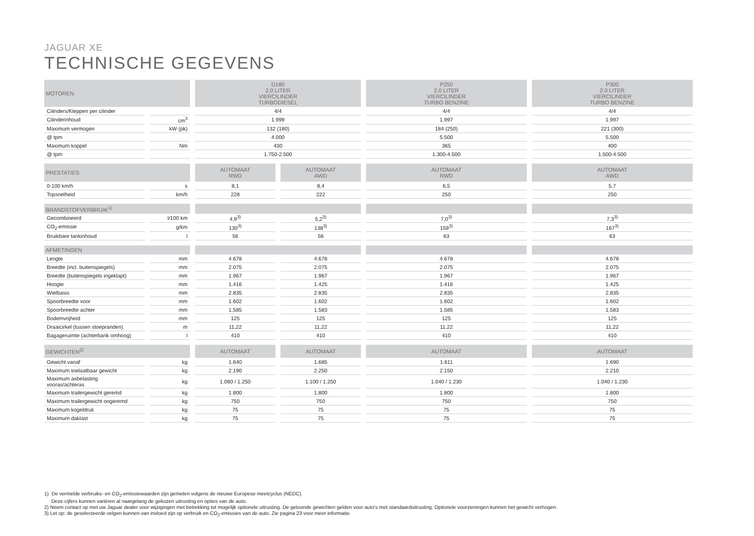JAGUAR XE
TECHNISCHE GEGEVENS
| MOTOREN | | D180 2.0 LITER VIERCILINDER TURBODIESEL | | P250 2.0 LITER VIERCILINDER TURBO BENZINE | P300 2.0 LITER VIERCILINDER TURBO BENZINE |
| --- | --- | --- | --- | --- | --- |
| Cilinders/Kleppen per cilinder | | 4/4 | | 4/4 | 4/4 |
| Cilinderinhoud | cm<sup>3</sup> | 1.999 | | 1.997 | 1.997 |
| Maximum vermogen | kW (pk) | 132 (180) | | 184 (250) | 221 (300) |
| @ tpm | | 4.000 | | 5.500 | 5.500 |
| Maximum koppel | Nm | 430 | | 365 | 400 |
| @ tpm | | 1.750-2.500 | | 1.300-4.500 | 1.500-4.500 |
| PRESTATIES | | AUTOMAAT RWD | AUTOMAAT AWD | AUTOMAAT RWD | AUTOMAAT AWD |
| 0-100 km/h | s | 8,1 | 8,4 | 6,5 | 5,7 |
| Topsnelheid | km/h | 228 | 222 | 250 | 250 |
| BRANDSTOFVERBRUIK<sup>1)</sup> | | | | | |
| Gecombineerd | l/100 km | 4,9<sup>3)</sup> | 5,2<sup>3)</sup> | 7,0<sup>3)</sup> | 7,3<sup>3)</sup> |
| CO<sub>2</sub>-emissie | g/km | 130<sup>3)</sup> | 138<sup>3)</sup> | 159<sup>3)</sup> | 167<sup>3)</sup> |
| Bruikbare tankinhoud | l | 56 | 56 | 63 | 63 |
| AFMETINGEN | | | | | |
| Lengte | mm | 4.678 | 4.678 | 4.678 | 4.678 |
| Breedte (incl. buitenspiegels) | mm | 2.075 | 2.075 | 2.075 | 2.075 |
| Breedte (buitenspiegels ingeklapt) | mm | 1.967 | 1.967 | 1.967 | 1.967 |
| Hoogte | mm | 1.416 | 1.425 | 1.416 | 1.425 |
| Wielbasis | mm | 2.835 | 2.835 | 2.835 | 2.835 |
| Spoorbreedte voor | mm | 1.602 | 1.602 | 1.602 | 1.602 |
| Spoorbreedte achter | mm | 1.585 | 1.583 | 1.585 | 1.583 |
| Bodemvrijheid | mm | 125 | 125 | 125 | 125 |
| Draaicirkel (tussen stoepranden) | m | 11,22 | 11,22 | 11,22 | 11,22 |
| Bagageruimte (achterbank omhoog) | l | 410 | 410 | 410 | 410 |
| GEWICHTEN<sup>2)</sup> | | AUTOMAAT | AUTOMAAT | AUTOMAAT | AUTOMAAT |
| Gewicht vanaf | kg | 1.640 | 1.685 | 1.611 | 1.690 |
| Maximum toelaatbaar gewicht | kg | 2.190 | 2.250 | 2.150 | 2.210 |
| Maximum asbelasting vooras/achteras | kg | 1.060 / 1.250 | 1.100 / 1.250 | 1.040 / 1.230 | 1.040 / 1.230 |
| Maximum trailergewicht geremd | kg | 1.800 | 1.800 | 1.800 | 1.800 |
| Maximum trailergewicht ongeremd | kg | 750 | 750 | 750 | 750 |
| Maximum kogeldruk | kg | 75 | 75 | 75 | 75 |
| Maximum daklast | kg | 75 | 75 | 75 | 75 |
1) De vermelde verbruiks- en CO<sub>2</sub>-emissiewaarden zijn gemeten volgens de nieuwe Europese meetcyclus (NEDC).
Deze cijfers kunnen variëren al naargelang de gekozen uitrusting en opties van de auto.
2) Neem contact op met uw Jaguar dealer voor wijzigingen met betrekking tot mogelijk optionele uitrusting. De getoonde gewichten gelden voor auto’s met standaarduitrusting. Optionele voorzieningen kunnen het gewicht verhogen.
3) Let op: de geselecteerde velgen kunnen van invloed zijn op verbruik en CO<sub>2</sub>-emissies van de auto. Zie pagina 23 voor meer informatie.